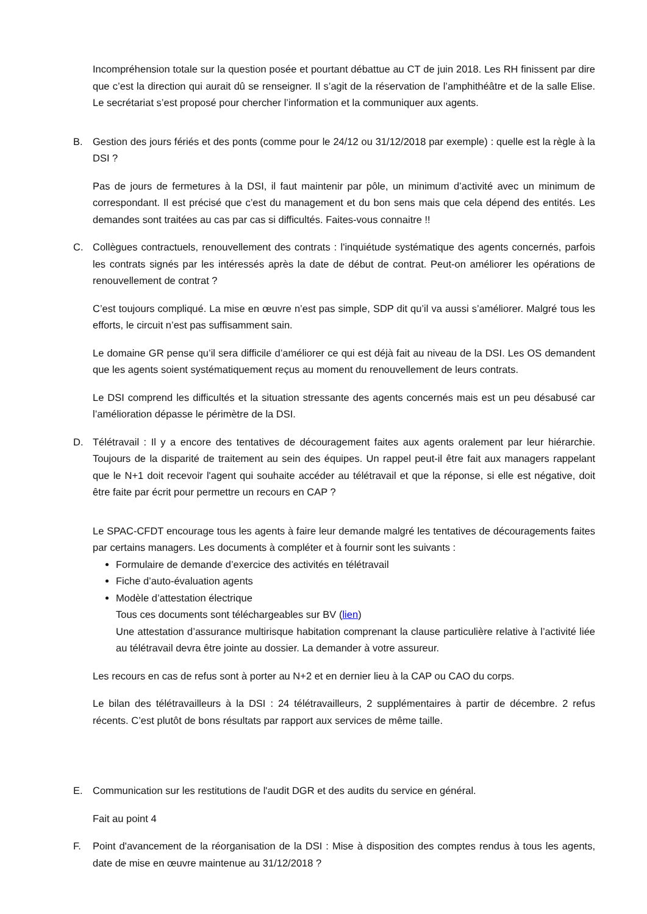Incompréhension totale sur la question posée et pourtant débattue au CT de juin 2018. Les RH finissent par dire que c’est la direction qui aurait dû se renseigner. Il s’agit de la réservation de l’amphithéâtre et de la salle Elise. Le secrétariat s’est proposé pour chercher l’information et la communiquer aux agents.
B. Gestion des jours fériés et des ponts (comme pour le 24/12 ou 31/12/2018 par exemple) : quelle est la règle à la DSI ?
Pas de jours de fermetures à la DSI, il faut maintenir par pôle, un minimum d’activité avec un minimum de correspondant. Il est précisé que c’est du management et du bon sens mais que cela dépend des entités. Les demandes sont traitées au cas par cas si difficultés. Faites-vous connaitre !!
C. Collègues contractuels, renouvellement des contrats : l'inquiétude systématique des agents concernés, parfois les contrats signés par les intéressés après la date de début de contrat. Peut-on améliorer les opérations de renouvellement de contrat ?
C’est toujours compliqué. La mise en œuvre n’est pas simple, SDP dit qu’il va aussi s’améliorer. Malgré tous les efforts, le circuit n’est pas suffisamment sain.
Le domaine GR pense qu’il sera difficile d’améliorer ce qui est déjà fait au niveau de la DSI. Les OS demandent que les agents soient systématiquement reçus au moment du renouvellement de leurs contrats.
Le DSI comprend les difficultés et la situation stressante des agents concernés mais est un peu désabusé car l’amélioration dépasse le périmètre de la DSI.
D. Télétravail : Il y a encore des tentatives de découragement faites aux agents oralement par leur hiérarchie. Toujours de la disparité de traitement au sein des équipes. Un rappel peut-il être fait aux managers rappelant que le N+1 doit recevoir l'agent qui souhaite accéder au télétravail et que la réponse, si elle est négative, doit être faite par écrit pour permettre un recours en CAP ?
Le SPAC-CFDT encourage tous les agents à faire leur demande malgré les tentatives de découragements faites par certains managers. Les documents à compléter et à fournir sont les suivants :
Formulaire de demande d’exercice des activités en télétravail
Fiche d’auto-évaluation agents
Modèle d’attestation électrique
Tous ces documents sont téléchargeables sur BV (lien)
Une attestation d’assurance multirisque habitation comprenant la clause particulière relative à l’activité liée au télétravail devra être jointe au dossier. La demander à votre assureur.
Les recours en cas de refus sont à porter au N+2 et en dernier lieu à la CAP ou CAO du corps.
Le bilan des télétravailleurs à la DSI : 24 télétravailleurs, 2 supplémentaires à partir de décembre. 2 refus récents. C’est plutôt de bons résultats par rapport aux services de même taille.
E. Communication sur les restitutions de l'audit DGR et des audits du service en général.
Fait au point 4
F. Point d'avancement de la réorganisation de la DSI : Mise à disposition des comptes rendus à tous les agents, date de mise en œuvre maintenue au 31/12/2018 ?